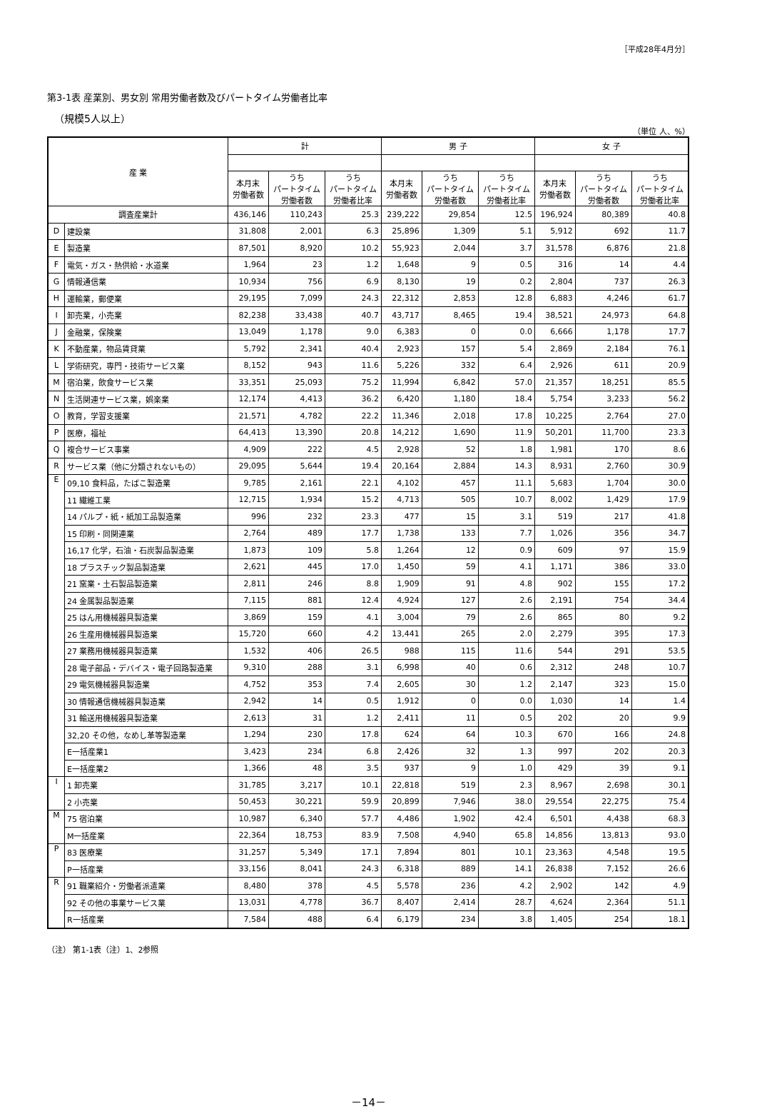［平成28年4月分］
第3-1表 産業別、男女別 常用労働者数及びパートタイム労働者比率
（規模5人以上）
（単位 人、%）
| 産 業 | | 計 | | | 男 子 | | | 女 子 | | |
| --- | --- | --- | --- | --- | --- | --- | --- | --- | --- | --- |
| | | 本月末 労働者数 | うち パートタイム 労働者数 | うち パートタイム 労働者比率 | 本月末 労働者数 | うち パートタイム 労働者数 | うち パートタイム 労働者比率 | 本月末 労働者数 | うち パートタイム 労働者数 | うち パートタイム 労働者比率 |
| 調査産業計 | | 436,146 | 110,243 | 25.3 | 239,222 | 29,854 | 12.5 | 196,924 | 80,389 | 40.8 |
| D | 建設業 | 31,808 | 2,001 | 6.3 | 25,896 | 1,309 | 5.1 | 5,912 | 692 | 11.7 |
| E | 製造業 | 87,501 | 8,920 | 10.2 | 55,923 | 2,044 | 3.7 | 31,578 | 6,876 | 21.8 |
| F | 電気・ガス・熱供給・水道業 | 1,964 | 23 | 1.2 | 1,648 | 9 | 0.5 | 316 | 14 | 4.4 |
| G | 情報通信業 | 10,934 | 756 | 6.9 | 8,130 | 19 | 0.2 | 2,804 | 737 | 26.3 |
| H | 運輸業，郵便業 | 29,195 | 7,099 | 24.3 | 22,312 | 2,853 | 12.8 | 6,883 | 4,246 | 61.7 |
| I | 卸売業，小売業 | 82,238 | 33,438 | 40.7 | 43,717 | 8,465 | 19.4 | 38,521 | 24,973 | 64.8 |
| J | 金融業，保険業 | 13,049 | 1,178 | 9.0 | 6,383 | 0 | 0.0 | 6,666 | 1,178 | 17.7 |
| K | 不動産業，物品賃貸業 | 5,792 | 2,341 | 40.4 | 2,923 | 157 | 5.4 | 2,869 | 2,184 | 76.1 |
| L | 学術研究，専門・技術サービス業 | 8,152 | 943 | 11.6 | 5,226 | 332 | 6.4 | 2,926 | 611 | 20.9 |
| M | 宿泊業，飲食サービス業 | 33,351 | 25,093 | 75.2 | 11,994 | 6,842 | 57.0 | 21,357 | 18,251 | 85.5 |
| N | 生活関連サービス業，娯楽業 | 12,174 | 4,413 | 36.2 | 6,420 | 1,180 | 18.4 | 5,754 | 3,233 | 56.2 |
| O | 教育，学習支援業 | 21,571 | 4,782 | 22.2 | 11,346 | 2,018 | 17.8 | 10,225 | 2,764 | 27.0 |
| P | 医療，福祉 | 64,413 | 13,390 | 20.8 | 14,212 | 1,690 | 11.9 | 50,201 | 11,700 | 23.3 |
| Q | 複合サービス事業 | 4,909 | 222 | 4.5 | 2,928 | 52 | 1.8 | 1,981 | 170 | 8.6 |
| R | サービス業（他に分類されないもの） | 29,095 | 5,644 | 19.4 | 20,164 | 2,884 | 14.3 | 8,931 | 2,760 | 30.9 |
| E | 09,10 食料品，たばこ製造業 | 9,785 | 2,161 | 22.1 | 4,102 | 457 | 11.1 | 5,683 | 1,704 | 30.0 |
| | 11 繊維工業 | 12,715 | 1,934 | 15.2 | 4,713 | 505 | 10.7 | 8,002 | 1,429 | 17.9 |
| | 14 パルプ・紙・紙加工品製造業 | 996 | 232 | 23.3 | 477 | 15 | 3.1 | 519 | 217 | 41.8 |
| | 15 印刷・同関連業 | 2,764 | 489 | 17.7 | 1,738 | 133 | 7.7 | 1,026 | 356 | 34.7 |
| | 16,17 化学，石油・石炭製品製造業 | 1,873 | 109 | 5.8 | 1,264 | 12 | 0.9 | 609 | 97 | 15.9 |
| | 18 プラスチック製品製造業 | 2,621 | 445 | 17.0 | 1,450 | 59 | 4.1 | 1,171 | 386 | 33.0 |
| | 21 窯業・土石製品製造業 | 2,811 | 246 | 8.8 | 1,909 | 91 | 4.8 | 902 | 155 | 17.2 |
| | 24 金属製品製造業 | 7,115 | 881 | 12.4 | 4,924 | 127 | 2.6 | 2,191 | 754 | 34.4 |
| | 25 はん用機械器具製造業 | 3,869 | 159 | 4.1 | 3,004 | 79 | 2.6 | 865 | 80 | 9.2 |
| | 26 生産用機械器具製造業 | 15,720 | 660 | 4.2 | 13,441 | 265 | 2.0 | 2,279 | 395 | 17.3 |
| | 27 業務用機械器具製造業 | 1,532 | 406 | 26.5 | 988 | 115 | 11.6 | 544 | 291 | 53.5 |
| | 28 電子部品・デバイス・電子回路製造業 | 9,310 | 288 | 3.1 | 6,998 | 40 | 0.6 | 2,312 | 248 | 10.7 |
| | 29 電気機械器具製造業 | 4,752 | 353 | 7.4 | 2,605 | 30 | 1.2 | 2,147 | 323 | 15.0 |
| | 30 情報通信機械器具製造業 | 2,942 | 14 | 0.5 | 1,912 | 0 | 0.0 | 1,030 | 14 | 1.4 |
| | 31 輸送用機械器具製造業 | 2,613 | 31 | 1.2 | 2,411 | 11 | 0.5 | 202 | 20 | 9.9 |
| | 32,20 その他，なめし革等製造業 | 1,294 | 230 | 17.8 | 624 | 64 | 10.3 | 670 | 166 | 24.8 |
| | E一括産業1 | 3,423 | 234 | 6.8 | 2,426 | 32 | 1.3 | 997 | 202 | 20.3 |
| | E一括産業2 | 1,366 | 48 | 3.5 | 937 | 9 | 1.0 | 429 | 39 | 9.1 |
| I | 1 卸売業 | 31,785 | 3,217 | 10.1 | 22,818 | 519 | 2.3 | 8,967 | 2,698 | 30.1 |
| | 2 小売業 | 50,453 | 30,221 | 59.9 | 20,899 | 7,946 | 38.0 | 29,554 | 22,275 | 75.4 |
| M | 75 宿泊業 | 10,987 | 6,340 | 57.7 | 4,486 | 1,902 | 42.4 | 6,501 | 4,438 | 68.3 |
| | M一括産業 | 22,364 | 18,753 | 83.9 | 7,508 | 4,940 | 65.8 | 14,856 | 13,813 | 93.0 |
| P | 83 医療業 | 31,257 | 5,349 | 17.1 | 7,894 | 801 | 10.1 | 23,363 | 4,548 | 19.5 |
| | P一括産業 | 33,156 | 8,041 | 24.3 | 6,318 | 889 | 14.1 | 26,838 | 7,152 | 26.6 |
| R | 91 職業紹介・労働者派遣業 | 8,480 | 378 | 4.5 | 5,578 | 236 | 4.2 | 2,902 | 142 | 4.9 |
| | 92 その他の事業サービス業 | 13,031 | 4,778 | 36.7 | 8,407 | 2,414 | 28.7 | 4,624 | 2,364 | 51.1 |
| | R一括産業 | 7,584 | 488 | 6.4 | 6,179 | 234 | 3.8 | 1,405 | 254 | 18.1 |
（注） 第1-1表（注）1、2参照
－14－